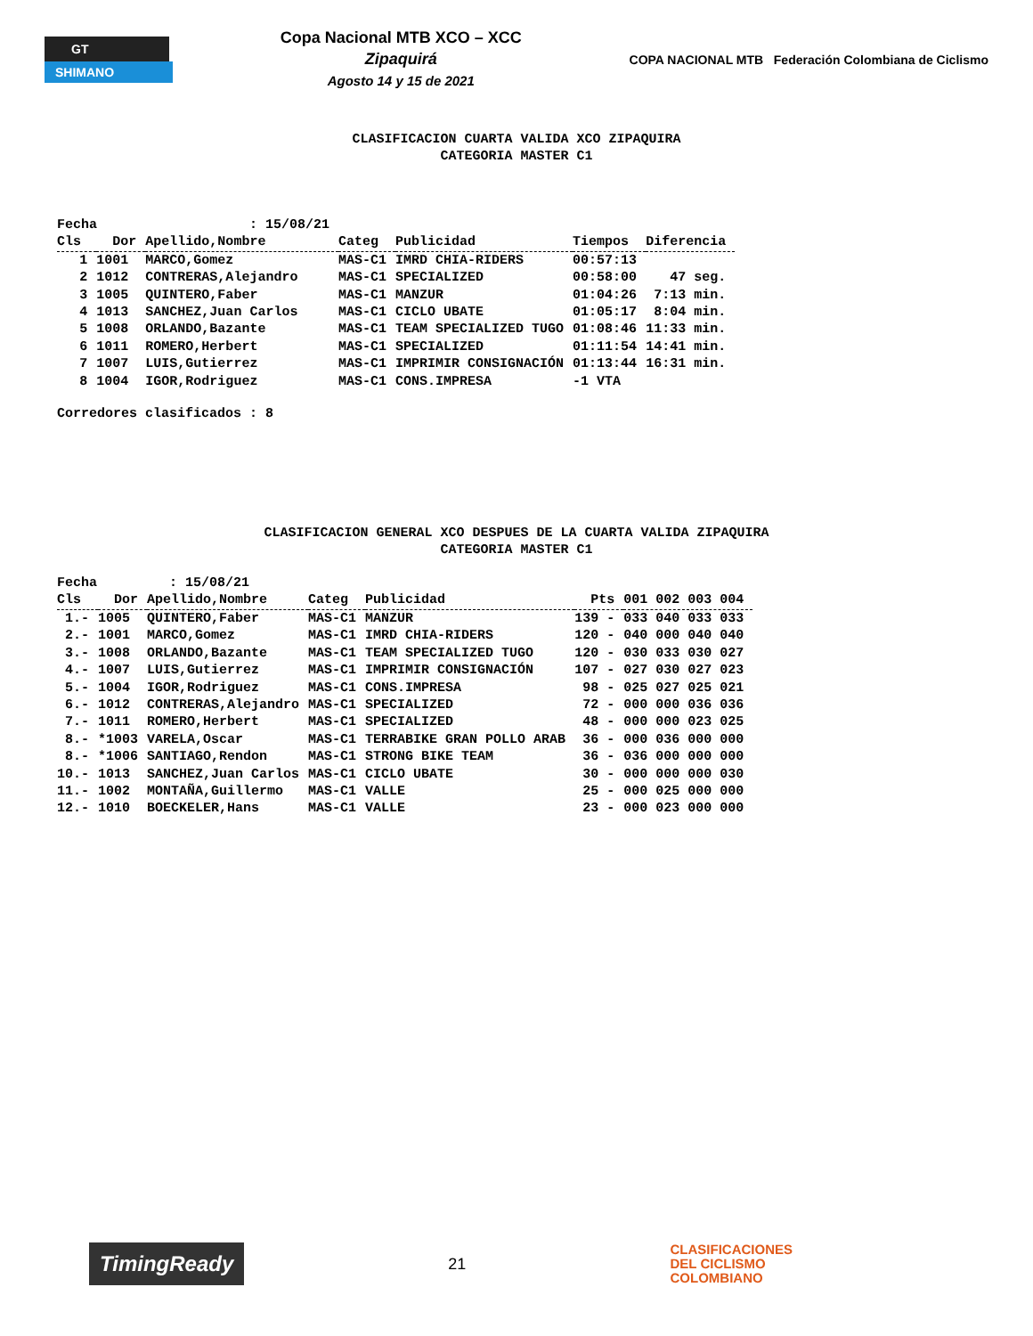GT
SHIMANO
Copa Nacional MTB XCO – XCC
Zipaquirá
Agosto 14 y 15 de 2021
COPA NACIONAL MTB Federación Colombiana de Ciclismo
CLASIFICACION CUARTA VALIDA XCO ZIPAQUIRA
CATEGORIA MASTER C1
| Fecha : 15/08/21 | | | | | | |
| Cls | Dor | Apellido,Nombre | Categ | Publicidad | Tiempos | Diferencia |
| 1 | 1001 | MARCO,Gomez | MAS-C1 | IMRD CHIA-RIDERS | 00:57:13 | |
| 2 | 1012 | CONTRERAS,Alejandro | MAS-C1 | SPECIALIZED | 00:58:00 | 47 seg. |
| 3 | 1005 | QUINTERO,Faber | MAS-C1 | MANZUR | 01:04:26 | 7:13 min. |
| 4 | 1013 | SANCHEZ,Juan Carlos | MAS-C1 | CICLO UBATE | 01:05:17 | 8:04 min. |
| 5 | 1008 | ORLANDO,Bazante | MAS-C1 | TEAM SPECIALIZED TUGO | 01:08:46 | 11:33 min. |
| 6 | 1011 | ROMERO,Herbert | MAS-C1 | SPECIALIZED | 01:11:54 | 14:41 min. |
| 7 | 1007 | LUIS,Gutierrez | MAS-C1 | IMPRIMIR CONSIGNACIÓN | 01:13:44 | 16:31 min. |
| 8 | 1004 | IGOR,Rodriguez | MAS-C1 | CONS.IMPRESA | -1 VTA | |
Corredores clasificados : 8
CLASIFICACION GENERAL XCO DESPUES DE LA CUARTA VALIDA ZIPAQUIRA
CATEGORIA MASTER C1
| Fecha : 15/08/21 | | | | | | |
| Cls | Dor | Apellido,Nombre | Categ | Publicidad | Pts | 001 002 003 004 |
| 1.- | 1005 | QUINTERO,Faber | MAS-C1 | MANZUR | 139 - | 033 040 033 033 |
| 2.- | 1001 | MARCO,Gomez | MAS-C1 | IMRD CHIA-RIDERS | 120 - | 040 000 040 040 |
| 3.- | 1008 | ORLANDO,Bazante | MAS-C1 | TEAM SPECIALIZED TUGO | 120 - | 030 033 030 027 |
| 4.- | 1007 | LUIS,Gutierrez | MAS-C1 | IMPRIMIR CONSIGNACIÓN | 107 - | 027 030 027 023 |
| 5.- | 1004 | IGOR,Rodriguez | MAS-C1 | CONS.IMPRESA | 98 - | 025 027 025 021 |
| 6.- | 1012 | CONTRERAS,Alejandro | MAS-C1 | SPECIALIZED | 72 - | 000 000 036 036 |
| 7.- | 1011 | ROMERO,Herbert | MAS-C1 | SPECIALIZED | 48 - | 000 000 023 025 |
| 8.- | *1003 | VARELA,Oscar | MAS-C1 | TERRABIKE GRAN POLLO ARAB | 36 - | 000 036 000 000 |
| 8.- | *1006 | SANTIAGO,Rendon | MAS-C1 | STRONG BIKE TEAM | 36 - | 036 000 000 000 |
| 10.- | 1013 | SANCHEZ,Juan Carlos | MAS-C1 | CICLO UBATE | 30 - | 000 000 000 030 |
| 11.- | 1002 | MONTAÑA,Guillermo | MAS-C1 | VALLE | 25 - | 000 025 000 000 |
| 12.- | 1010 | BOECKELER,Hans | MAS-C1 | VALLE | 23 - | 000 023 000 000 |
TimingReady
21
CLASIFICACIONES
DEL CICLISMO
COLOMBIANO